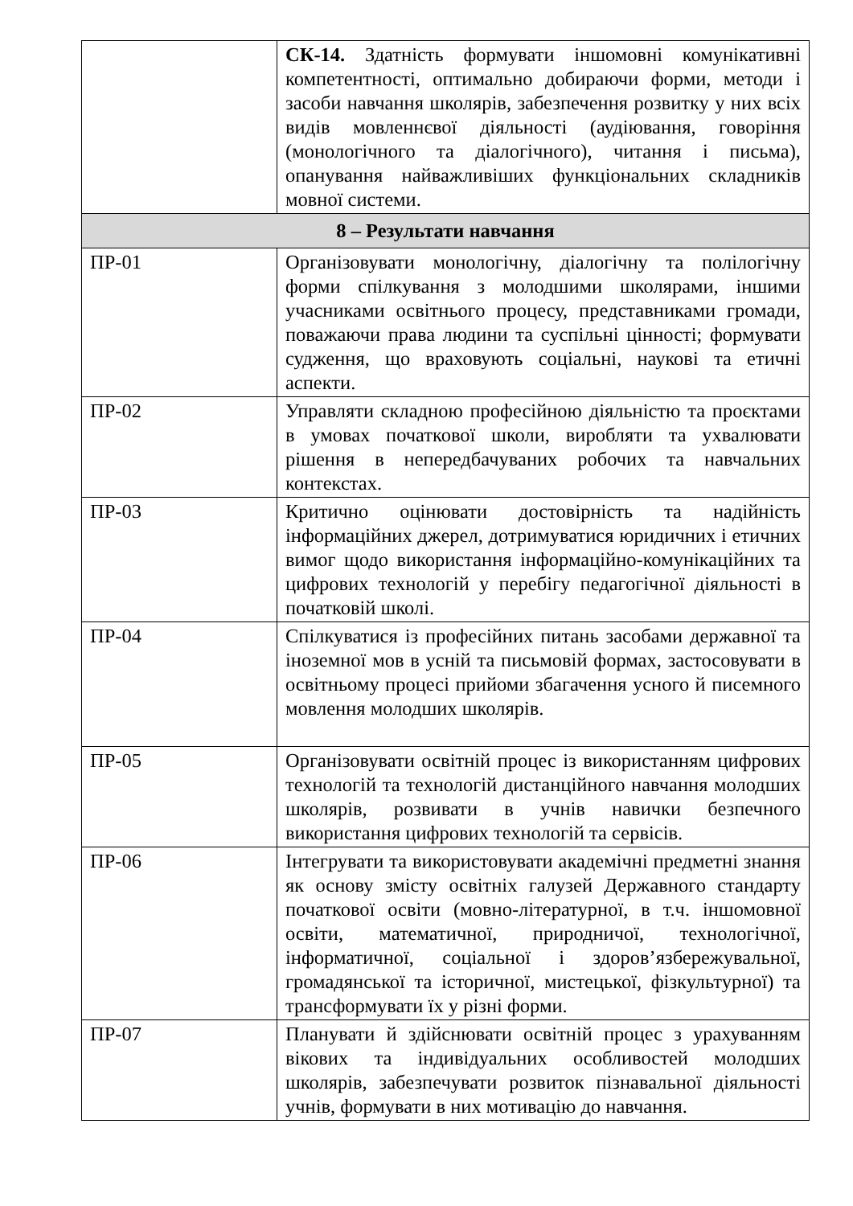| | СК-14. Здатність формувати іншомовні комунікативні компетентності, оптимально добираючи форми, методи і засоби навчання школярів, забезпечення розвитку у них всіх видів мовленнєвої діяльності (аудіювання, говоріння (монологічного та діалогічного), читання і письма), опанування найважливіших функціональних складників мовної системи. |
| 8 – Результати навчання | |
| ПР-01 | Організовувати монологічну, діалогічну та полілогічну форми спілкування з молодшими школярами, іншими учасниками освітнього процесу, представниками громади, поважаючи права людини та суспільні цінності; формувати судження, що враховують соціальні, наукові та етичні аспекти. |
| ПР-02 | Управляти складною професійною діяльністю та проєктами в умовах початкової школи, виробляти та ухвалювати рішення в непередбачуваних робочих та навчальних контекстах. |
| ПР-03 | Критично оцінювати достовірність та надійність інформаційних джерел, дотримуватися юридичних і етичних вимог щодо використання інформаційно-комунікаційних та цифрових технологій у перебігу педагогічної діяльності в початковій школі. |
| ПР-04 | Спілкуватися із професійних питань засобами державної та іноземної мов в усній та письмовій формах, застосовувати в освітньому процесі прийоми збагачення усного й писемного мовлення молодших школярів. |
| ПР-05 | Організовувати освітній процес із використанням цифрових технологій та технологій дистанційного навчання молодших школярів, розвивати в учнів навички безпечного використання цифрових технологій та сервісів. |
| ПР-06 | Інтегрувати та використовувати академічні предметні знання як основу змісту освітніх галузей Державного стандарту початкової освіти (мовно-літературної, в т.ч. іншомовної освіти, математичної, природничої, технологічної, інформатичної, соціальної і здоров’язбережувальної, громадянської та історичної, мистецької, фізкультурної) та трансформувати їх у різні форми. |
| ПР-07 | Планувати й здійснювати освітній процес з урахуванням вікових та індивідуальних особливостей молодших школярів, забезпечувати розвиток пізнавальної діяльності учнів, формувати в них мотивацію до навчання. |